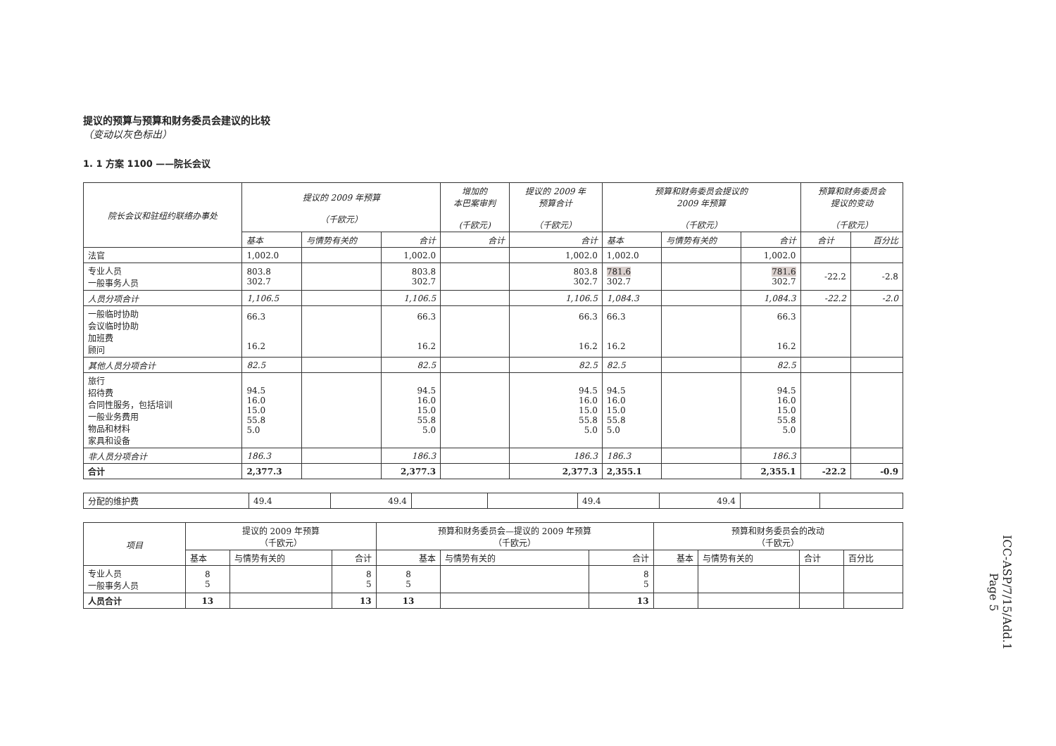提议的预算与预算和财务委员会建议的比较
（变动以灰色标出）
1. 1 方案 1100 ——院长会议
| 院长会议和驻纽约联络办事处 | 提议的 2009 年预算 （千欧元） | | | 增加的 本巴案审判 (千欧元) | 提议的 2009 年 预算合计 （千欧元） | 预算和财务委员会提议的 2009 年预算 （千欧元） | | | 预算和财务委员会 提议的变动 （千欧元） | |
| --- | --- | --- | --- | --- | --- | --- | --- | --- | --- | --- |
| | 基本 | 与情势有关的 | 合计 | 合计 | 合计 | 基本 | 与情势有关的 | 合计 | 合计 | 百分比 |
| 法官 | 1,002.0 | | 1,002.0 | | 1,002.0 | 1,002.0 | | 1,002.0 | | |
| 专业人员 一般事务人员 | 803.8 302.7 | | 803.8 302.7 | | 803.8 302.7 | 781.6 302.7 | | 781.6 302.7 | -22.2 | -2.8 |
| 人员分项合计 | 1,106.5 | | 1,106.5 | | 1,106.5 | 1,084.3 | | 1,084.3 | -22.2 | -2.0 |
| 一般临时协助 会议临时协助 加班费 顾问 | 66.3 16.2 | | 66.3 16.2 | | 66.3 16.2 | 66.3 16.2 | | 66.3 16.2 | | |
| 其他人员分项合计 | 82.5 | | 82.5 | | 82.5 | 82.5 | | 82.5 | | |
| 旅行 招待费 合同性服务，包括培训 一般业务费用 物品和材料 家具和设备 | 94.5 16.0 15.0 55.8 5.0 | | 94.5 16.0 15.0 55.8 5.0 | | 94.5 16.0 15.0 55.8 5.0 | 94.5 16.0 15.0 55.8 5.0 | | 94.5 16.0 15.0 55.8 5.0 | | |
| 非人员分项合计 | 186.3 | | 186.3 | | 186.3 | 186.3 | | 186.3 | | |
| 合计 | 2,377.3 | | 2,377.3 | | 2,377.3 | 2,355.1 | | 2,355.1 | -22.2 | -0.9 |
| 分配的维护费 | 49.4 | 49.4 | | | 49.4 | 49.4 | | |
| 项目 | 提议的 2009 年预算 （千欧元） | | | 预算和财务委员会—提议的 2009 年预算 （千欧元） | | | 预算和财务委员会的改动 （千欧元） | | | |
| --- | --- | --- | --- | --- | --- | --- | --- | --- | --- | --- |
| | 基本 | 与情势有关的 | 合计 | 基本 | 与情势有关的 | 合计 | 基本 | 与情势有关的 | 合计 | 百分比 |
| 专业人员 一般事务人员 | 8 5 | | 8 5 | 8 5 | | 8 5 | | | | |
| 人员合计 | 13 | | 13 | 13 | | 13 | | | | |
ICC-ASP/7/15/Add.1
Page 5